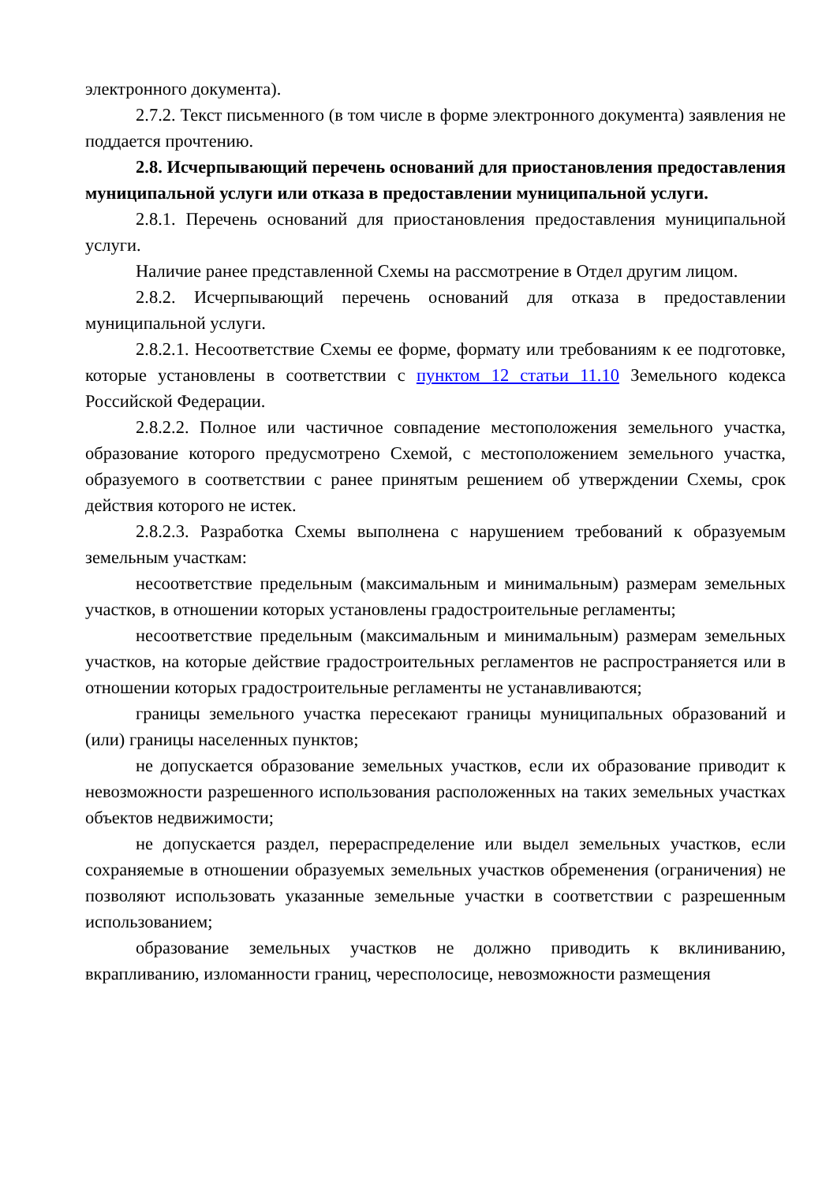электронного документа).
2.7.2. Текст письменного (в том числе в форме электронного документа) заявления не поддается прочтению.
2.8. Исчерпывающий перечень оснований для приостановления предоставления муниципальной услуги или отказа в предоставлении муниципальной услуги.
2.8.1. Перечень оснований для приостановления предоставления муниципальной услуги.
Наличие ранее представленной Схемы на рассмотрение в Отдел другим лицом.
2.8.2. Исчерпывающий перечень оснований для отказа в предоставлении муниципальной услуги.
2.8.2.1. Несоответствие Схемы ее форме, формату или требованиям к ее подготовке, которые установлены в соответствии с пунктом 12 статьи 11.10 Земельного кодекса Российской Федерации.
2.8.2.2. Полное или частичное совпадение местоположения земельного участка, образование которого предусмотрено Схемой, с местоположением земельного участка, образуемого в соответствии с ранее принятым решением об утверждении Схемы, срок действия которого не истек.
2.8.2.3. Разработка Схемы выполнена с нарушением требований к образуемым земельным участкам:
несоответствие предельным (максимальным и минимальным) размерам земельных участков, в отношении которых установлены градостроительные регламенты;
несоответствие предельным (максимальным и минимальным) размерам земельных участков, на которые действие градостроительных регламентов не распространяется или в отношении которых градостроительные регламенты не устанавливаются;
границы земельного участка пересекают границы муниципальных образований и (или) границы населенных пунктов;
не допускается образование земельных участков, если их образование приводит к невозможности разрешенного использования расположенных на таких земельных участках объектов недвижимости;
не допускается раздел, перераспределение или выдел земельных участков, если сохраняемые в отношении образуемых земельных участков обременения (ограничения) не позволяют использовать указанные земельные участки в соответствии с разрешенным использованием;
образование земельных участков не должно приводить к вклиниванию, вкрапливанию, изломанности границ, чересполосице, невозможности размещения